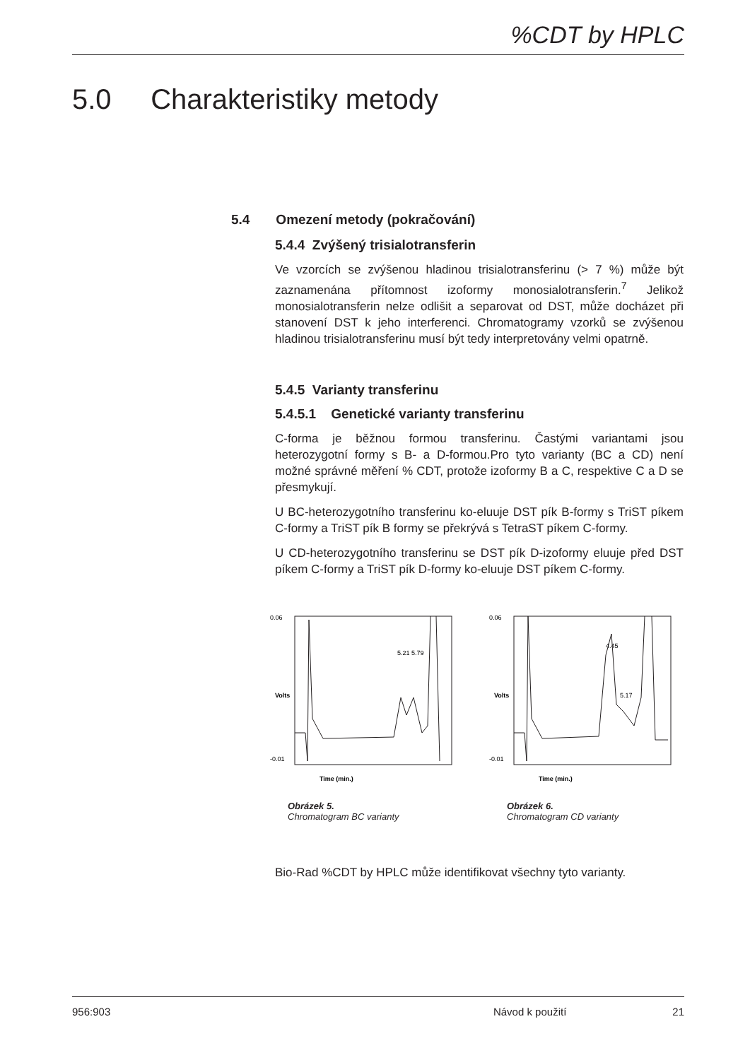%CDT by HPLC
5.0 Charakteristiky metody
5.4 Omezení metody (pokračování)
5.4.4 Zvýšený trisialotransferin
Ve vzorcích se zvýšenou hladinou trisialotransferinu (> 7 %) může být zaznamenána přítomnost izoformy monosialotransferin.<sup>7</sup> Jelikož monosialotransferin nelze odlišit a separovat od DST, může docházet při stanovení DST k jeho interferenci. Chromatogramy vzorků se zvýšenou hladinou trisialotransferinu musí být tedy interpretovány velmi opatrně.
5.4.5 Varianty transferinu
5.4.5.1 Genetické varianty transferinu
C-forma je běžnou formou transferinu. Častými variantami jsou heterozygotní formy s B- a D-formou.Pro tyto varianty (BC a CD) není možné správné měření % CDT, protože izoformy B a C, respektive C a D se přesmykují.
U BC-heterozygotního transferinu ko-eluuje DST pík B-formy s TriST píkem C-formy a TriST pík B formy se překrývá s TetraST píkem C-formy.
U CD-heterozygotního transferinu se DST pík D-izoformy eluuje před DST píkem C-formy a TriST pík D-formy ko-eluuje DST píkem C-formy.
Time (min.)
0.06
-0.01
Volts
5.21
5.79
Obrázek 5.
Chromatogram BC varianty
Time (min.)
0.06
-0.01
Volts
4.45
5.17
Obrázek 6.
Chromatogram CD varianty
Bio-Rad %CDT by HPLC může identifikovat všechny tyto varianty.
956:903 Návod k použití 21